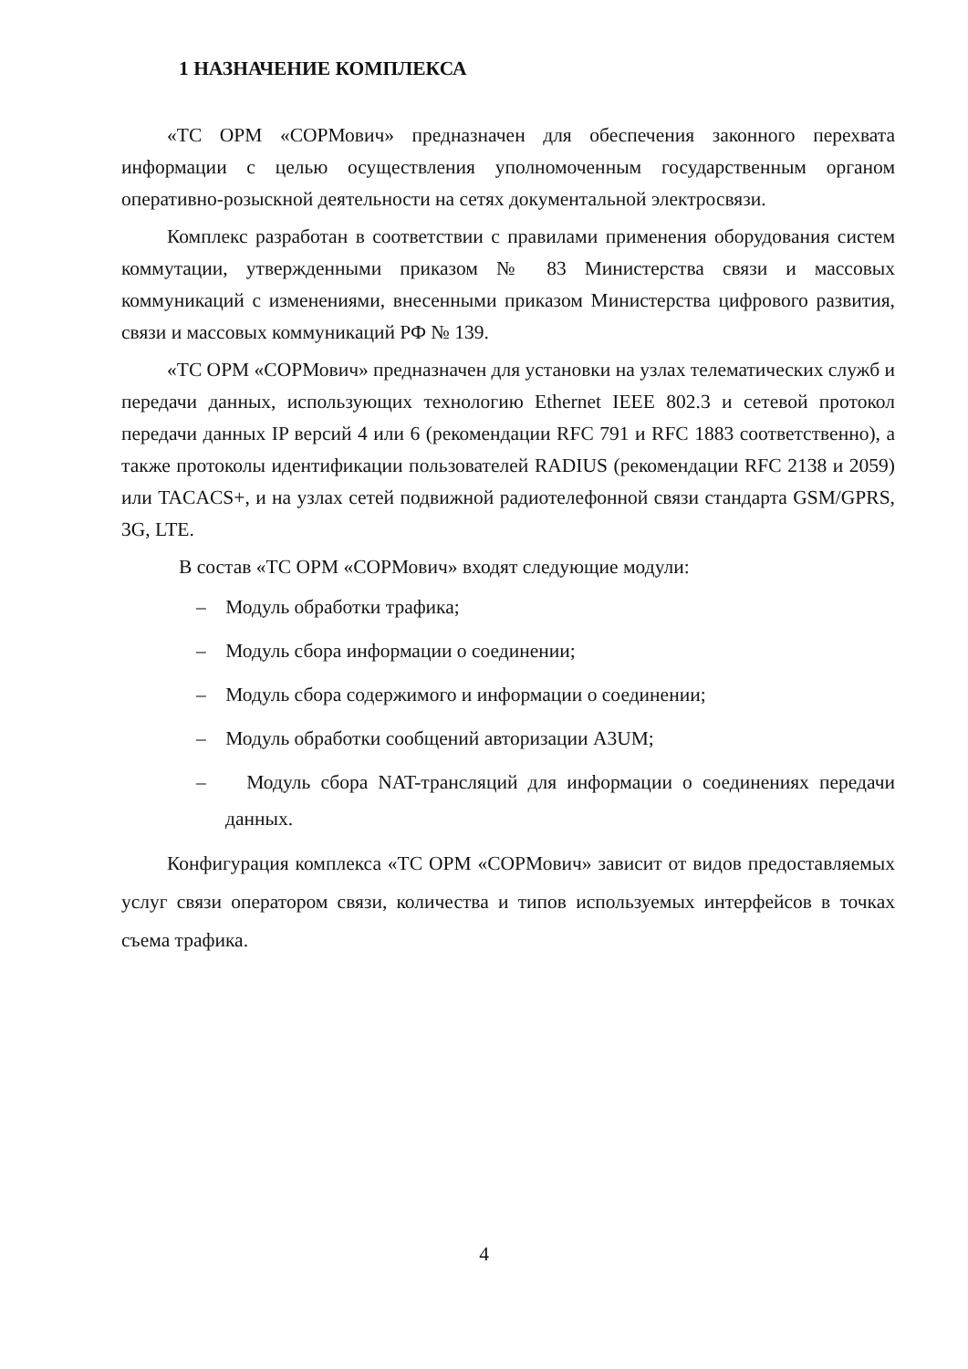1 НАЗНАЧЕНИЕ КОМПЛЕКСА
«ТС ОРМ «СОРМович» предназначен для обеспечения законного перехвата информации с целью осуществления уполномоченным государственным органом оперативно-розыскной деятельности на сетях документальной электросвязи.
Комплекс разработан в соответствии с правилами применения оборудования систем коммутации, утвержденными приказом № 83 Министерства связи и массовых коммуникаций с изменениями, внесенными приказом Министерства цифрового развития, связи и массовых коммуникаций РФ № 139.
«ТС ОРМ «СОРМович» предназначен для установки на узлах телематических служб и передачи данных, использующих технологию Ethernet IEEE 802.3 и сетевой протокол передачи данных IP версий 4 или 6 (рекомендации RFC 791 и RFC 1883 соответственно), а также протоколы идентификации пользователей RADIUS (рекомендации RFC 2138 и 2059) или TACACS+, и на узлах сетей подвижной радиотелефонной связи стандарта GSM/GPRS, 3G, LTE.
В состав «ТС ОРМ «СОРМович» входят следующие модули:
– Модуль обработки трафика;
– Модуль сбора информации о соединении;
– Модуль сбора содержимого и информации о соединении;
– Модуль обработки сообщений авторизации A3UM;
– Модуль сбора NAT-трансляций для информации о соединениях передачи данных.
Конфигурация комплекса «ТС ОРМ «СОРМович» зависит от видов предоставляемых услуг связи оператором связи, количества и типов используемых интерфейсов в точках съема трафика.
4